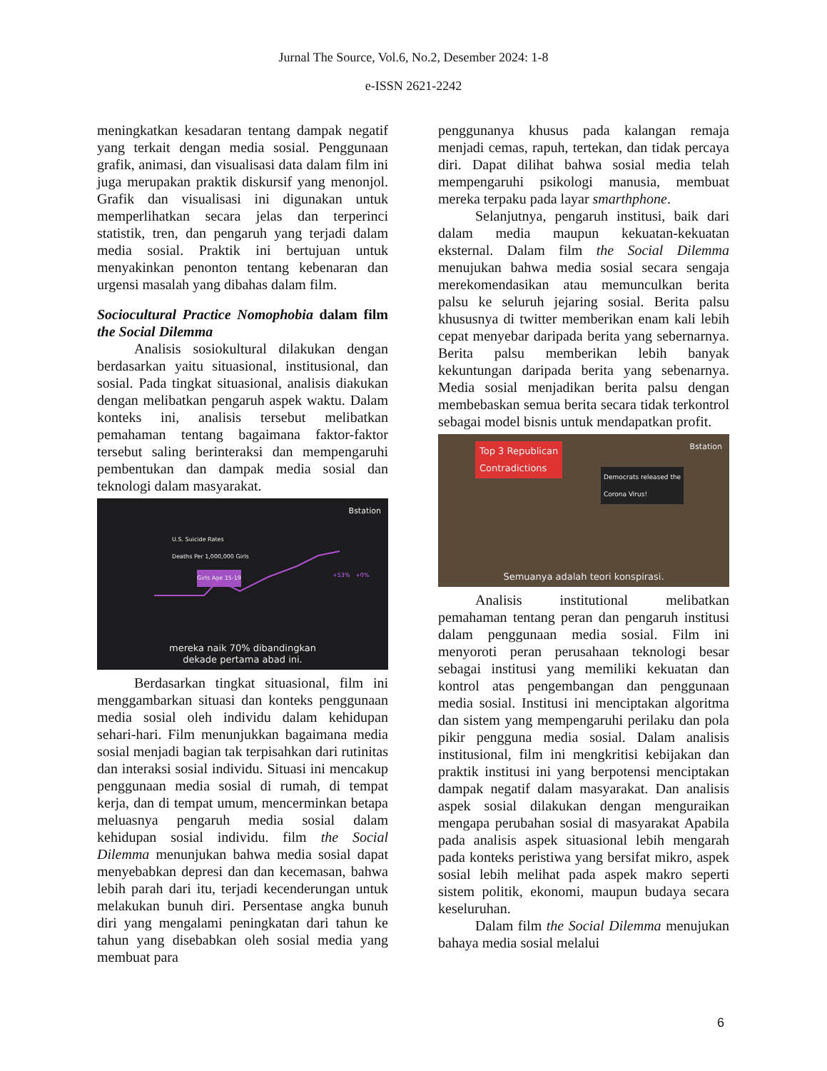Jurnal The Source, Vol.6, No.2, Desember 2024: 1-8
e-ISSN 2621-2242
meningkatkan kesadaran tentang dampak negatif yang terkait dengan media sosial. Penggunaan grafik, animasi, dan visualisasi data dalam film ini juga merupakan praktik diskursif yang menonjol. Grafik dan visualisasi ini digunakan untuk memperlihatkan secara jelas dan terperinci statistik, tren, dan pengaruh yang terjadi dalam media sosial. Praktik ini bertujuan untuk menyakinkan penonton tentang kebenaran dan urgensi masalah yang dibahas dalam film.
Sociocultural Practice Nomophobia dalam film the Social Dilemma
Analisis sosiokultural dilakukan dengan berdasarkan yaitu situasional, institusional, dan sosial. Pada tingkat situasional, analisis diakukan dengan melibatkan pengaruh aspek waktu. Dalam konteks ini, analisis tersebut melibatkan pemahaman tentang bagaimana faktor-faktor tersebut saling berinteraksi dan mempengaruhi pembentukan dan dampak media sosial dan teknologi dalam masyarakat.
Bstation
U.S. Suicide Rates
Deaths Per 1,000,000 Girls
Girls Age 15-19 +53% +0%
mereka naik 70% dibandingkan
dekade pertama abad ini.
Berdasarkan tingkat situasional, film ini menggambarkan situasi dan konteks penggunaan media sosial oleh individu dalam kehidupan sehari-hari. Film menunjukkan bagaimana media sosial menjadi bagian tak terpisahkan dari rutinitas dan interaksi sosial individu. Situasi ini mencakup penggunaan media sosial di rumah, di tempat kerja, dan di tempat umum, mencerminkan betapa meluasnya pengaruh media sosial dalam kehidupan sosial individu. film the Social Dilemma menunjukan bahwa media sosial dapat menyebabkan depresi dan dan kecemasan, bahwa lebih parah dari itu, terjadi kecenderungan untuk melakukan bunuh diri. Persentase angka bunuh diri yang mengalami peningkatan dari tahun ke tahun yang disebabkan oleh sosial media yang membuat para
penggunanya khusus pada kalangan remaja menjadi cemas, rapuh, tertekan, dan tidak percaya diri. Dapat dilihat bahwa sosial media telah mempengaruhi psikologi manusia, membuat mereka terpaku pada layar smarthphone.
Selanjutnya, pengaruh institusi, baik dari dalam media maupun kekuatan-kekuatan eksternal. Dalam film the Social Dilemma menujukan bahwa media sosial secara sengaja merekomendasikan atau memunculkan berita palsu ke seluruh jejaring sosial. Berita palsu khususnya di twitter memberikan enam kali lebih cepat menyebar daripada berita yang sebernarnya. Berita palsu memberikan lebih banyak kekuntungan daripada berita yang sebenarnya. Media sosial menjadikan berita palsu dengan membebaskan semua berita secara tidak terkontrol sebagai model bisnis untuk mendapatkan profit.
Bstation
Top 3 Republican
Contradictions
Democrats released the
Corona Virus!
Semuanya adalah teori konspirasi.
Analisis institutional melibatkan pemahaman tentang peran dan pengaruh institusi dalam penggunaan media sosial. Film ini menyoroti peran perusahaan teknologi besar sebagai institusi yang memiliki kekuatan dan kontrol atas pengembangan dan penggunaan media sosial. Institusi ini menciptakan algoritma dan sistem yang mempengaruhi perilaku dan pola pikir pengguna media sosial. Dalam analisis institusional, film ini mengkritisi kebijakan dan praktik institusi ini yang berpotensi menciptakan dampak negatif dalam masyarakat. Dan analisis aspek sosial dilakukan dengan menguraikan mengapa perubahan sosial di masyarakat Apabila pada analisis aspek situasional lebih mengarah pada konteks peristiwa yang bersifat mikro, aspek sosial lebih melihat pada aspek makro seperti sistem politik, ekonomi, maupun budaya secara keseluruhan.
Dalam film the Social Dilemma menujukan bahaya media sosial melalui
6